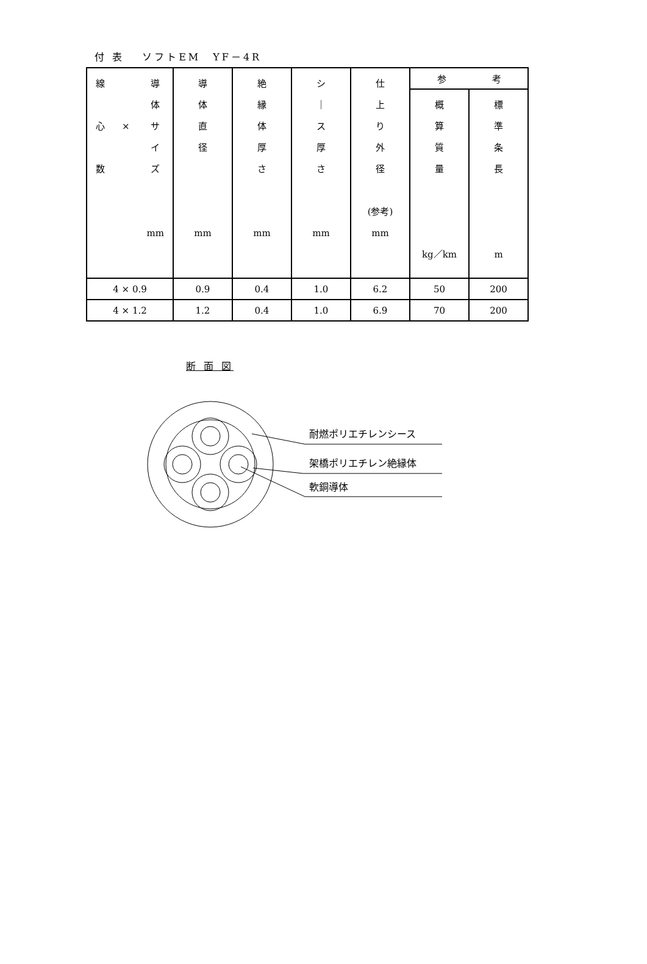付 表　 ソフトEM　YF－4R
| 線 心 数 × 導 体 サ イ ズ mm | 導 体 直 径 mm | 絶 縁 体 厚 さ mm | シ ｜ ス 厚 さ mm | 仕 上 り 外 径 (参考) mm | 参 考 | |
| --- | --- | --- | --- | --- | --- | --- |
| | | | | | 概 算 質 量 kg／km | 標 準 条 長 m |
| 4 × 0.9 | 0.9 | 0.4 | 1.0 | 6.2 | 50 | 200 |
| 4 × 1.2 | 1.2 | 0.4 | 1.0 | 6.9 | 70 | 200 |
断 面 図
耐燃ポリエチレンシース
架橋ポリエチレン絶縁体
軟銅導体